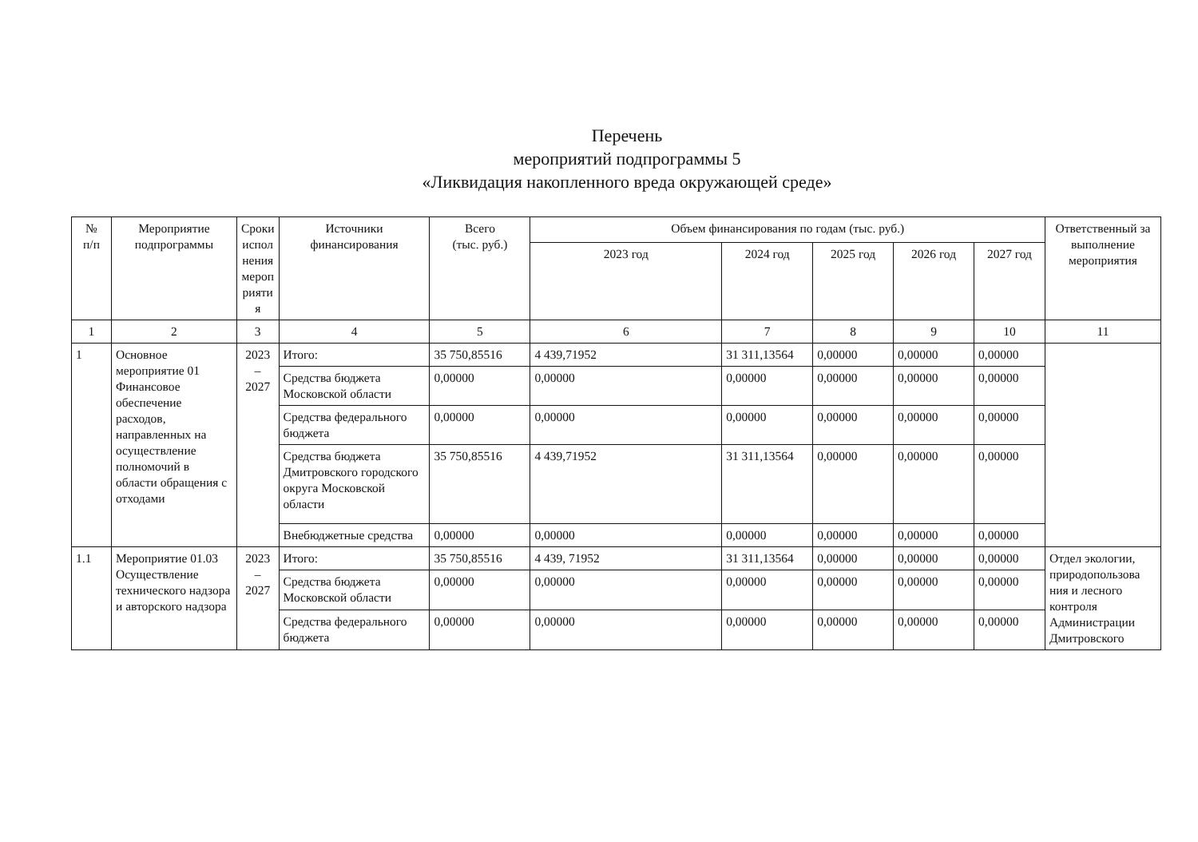Перечень
мероприятий подпрограммы 5
«Ликвидация накопленного вреда окружающей среде»
| № п/п | Мероприятие подпрограммы | Сроки испол нения мероп рияти я | Источники финансирования | Всего (тыс. руб.) | Объем финансирования по годам (тыс. руб.) | | | | | Ответственный за выполнение мероприятия |
| --- | --- | --- | --- | --- | --- | --- | --- | --- | --- | --- |
| | | | | | 2023 год | 2024 год | 2025 год | 2026 год | 2027 год | |
| 1 | 2 | 3 | 4 | 5 | 6 | 7 | 8 | 9 | 10 | 11 |
| 1 | Основное мероприятие 01 Финансовое обеспечение расходов, направленных на осуществление полномочий в области обращения с отходами | 2023 – 2027 | Итого: | 35 750,85516 | 4 439,71952 | 31 311,13564 | 0,00000 | 0,00000 | 0,00000 | |
| | | | Средства бюджета Московской области | 0,00000 | 0,00000 | 0,00000 | 0,00000 | 0,00000 | 0,00000 | |
| | | | Средства федерального бюджета | 0,00000 | 0,00000 | 0,00000 | 0,00000 | 0,00000 | 0,00000 | |
| | | | Средства бюджета Дмитровского городского округа Московской области | 35 750,85516 | 4 439,71952 | 31 311,13564 | 0,00000 | 0,00000 | 0,00000 | |
| | | | Внебюджетные средства | 0,00000 | 0,00000 | 0,00000 | 0,00000 | 0,00000 | 0,00000 | |
| 1.1 | Мероприятие 01.03 Осуществление технического надзора и авторского надзора | 2023 – 2027 | Итого: | 35 750,85516 | 4 439, 71952 | 31 311,13564 | 0,00000 | 0,00000 | 0,00000 | Отдел экологии, природопользова ния и лесного контроля Администрации Дмитровского |
| | | | Средства бюджета Московской области | 0,00000 | 0,00000 | 0,00000 | 0,00000 | 0,00000 | 0,00000 | |
| | | | Средства федерального бюджета | 0,00000 | 0,00000 | 0,00000 | 0,00000 | 0,00000 | 0,00000 | |